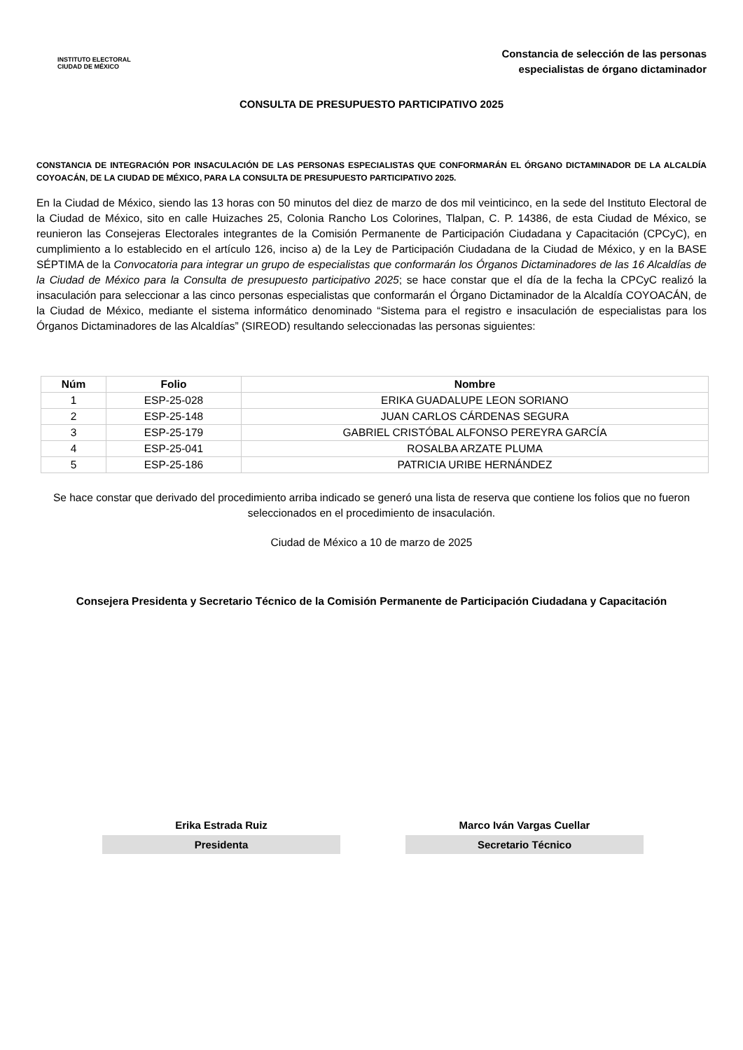INSTITUTO ELECTORAL
CIUDAD DE MÉXICO
Constancia de selección de las personas
especialistas de órgano dictaminador
CONSULTA DE PRESUPUESTO PARTICIPATIVO 2025
CONSTANCIA DE INTEGRACIÓN POR INSACULACIÓN DE LAS PERSONAS ESPECIALISTAS QUE CONFORMARÁN EL ÓRGANO DICTAMINADOR DE LA ALCALDÍA COYOACÁN, DE LA CIUDAD DE MÉXICO, PARA LA CONSULTA DE PRESUPUESTO PARTICIPATIVO 2025.
En la Ciudad de México, siendo las 13 horas con 50 minutos del diez de marzo de dos mil veinticinco, en la sede del Instituto Electoral de la Ciudad de México, sito en calle Huizaches 25, Colonia Rancho Los Colorines, Tlalpan, C. P. 14386, de esta Ciudad de México, se reunieron las Consejeras Electorales integrantes de la Comisión Permanente de Participación Ciudadana y Capacitación (CPCyC), en cumplimiento a lo establecido en el artículo 126, inciso a) de la Ley de Participación Ciudadana de la Ciudad de México, y en la BASE SÉPTIMA de la Convocatoria para integrar un grupo de especialistas que conformarán los Órganos Dictaminadores de las 16 Alcaldías de la Ciudad de México para la Consulta de presupuesto participativo 2025; se hace constar que el día de la fecha la CPCyC realizó la insaculación para seleccionar a las cinco personas especialistas que conformarán el Órgano Dictaminador de la Alcaldía COYOACÁN, de la Ciudad de México, mediante el sistema informático denominado “Sistema para el registro e insaculación de especialistas para los Órganos Dictaminadores de las Alcaldías” (SIREOD) resultando seleccionadas las personas siguientes:
| Núm | Folio | Nombre |
| --- | --- | --- |
| 1 | ESP-25-028 | ERIKA GUADALUPE LEON SORIANO |
| 2 | ESP-25-148 | JUAN CARLOS CÁRDENAS SEGURA |
| 3 | ESP-25-179 | GABRIEL CRISTÓBAL ALFONSO PEREYRA GARCÍA |
| 4 | ESP-25-041 | ROSALBA ARZATE PLUMA |
| 5 | ESP-25-186 | PATRICIA URIBE HERNÁNDEZ |
Se hace constar que derivado del procedimiento arriba indicado se generó una lista de reserva que contiene los folios que no fueron seleccionados en el procedimiento de insaculación.
Ciudad de México a 10 de marzo de 2025
Consejera Presidenta y Secretario Técnico de la Comisión Permanente de Participación Ciudadana y Capacitación
Erika Estrada Ruiz
Presidenta
Marco Iván Vargas Cuellar
Secretario Técnico